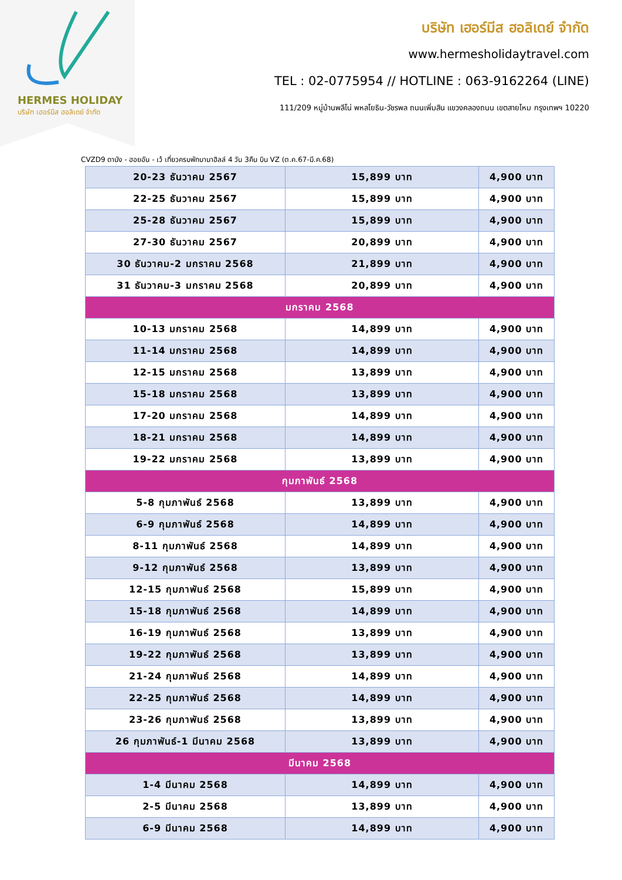HERMES HOLIDAY
บริษัท เฮอร์มีส ฮอลิเดย์ จำกัด
บริษัท เฮอร์มีส ฮอลิเดย์ จำกัด
www.hermesholidaytravel.com
TEL : 02-0775954 // HOTLINE : 063-9162264 (LINE)
111/209 หมู่บ้านพลีโน่ พหลโยธิน-วัชรพล ถนนเพิ่มสิน แขวงคลองถนน เขตสายไหม กรุงเทพฯ 10220
CVZD9 ดานัง - ฮอยอัน - เว้ เที่ยวครบพักบานาฮิลล์ 4 วัน 3คืน บิน VZ (ต.ค.67-มี.ค.68)
| 20-23 ธันวาคม 2567 | 15,899 บาท | 4,900 บาท |
| 22-25 ธันวาคม 2567 | 15,899 บาท | 4,900 บาท |
| 25-28 ธันวาคม 2567 | 15,899 บาท | 4,900 บาท |
| 27-30 ธันวาคม 2567 | 20,899 บาท | 4,900 บาท |
| 30 ธันวาคม-2 มกราคม 2568 | 21,899 บาท | 4,900 บาท |
| 31 ธันวาคม-3 มกราคม 2568 | 20,899 บาท | 4,900 บาท |
| มกราคม 2568 | | |
| 10-13 มกราคม 2568 | 14,899 บาท | 4,900 บาท |
| 11-14 มกราคม 2568 | 14,899 บาท | 4,900 บาท |
| 12-15 มกราคม 2568 | 13,899 บาท | 4,900 บาท |
| 15-18 มกราคม 2568 | 13,899 บาท | 4,900 บาท |
| 17-20 มกราคม 2568 | 14,899 บาท | 4,900 บาท |
| 18-21 มกราคม 2568 | 14,899 บาท | 4,900 บาท |
| 19-22 มกราคม 2568 | 13,899 บาท | 4,900 บาท |
| กุมภาพันธ์ 2568 | | |
| 5-8 กุมภาพันธ์ 2568 | 13,899 บาท | 4,900 บาท |
| 6-9 กุมภาพันธ์ 2568 | 14,899 บาท | 4,900 บาท |
| 8-11 กุมภาพันธ์ 2568 | 14,899 บาท | 4,900 บาท |
| 9-12 กุมภาพันธ์ 2568 | 13,899 บาท | 4,900 บาท |
| 12-15 กุมภาพันธ์ 2568 | 15,899 บาท | 4,900 บาท |
| 15-18 กุมภาพันธ์ 2568 | 14,899 บาท | 4,900 บาท |
| 16-19 กุมภาพันธ์ 2568 | 13,899 บาท | 4,900 บาท |
| 19-22 กุมภาพันธ์ 2568 | 13,899 บาท | 4,900 บาท |
| 21-24 กุมภาพันธ์ 2568 | 14,899 บาท | 4,900 บาท |
| 22-25 กุมภาพันธ์ 2568 | 14,899 บาท | 4,900 บาท |
| 23-26 กุมภาพันธ์ 2568 | 13,899 บาท | 4,900 บาท |
| 26 กุมภาพันธ์-1 มีนาคม 2568 | 13,899 บาท | 4,900 บาท |
| มีนาคม 2568 | | |
| 1-4 มีนาคม 2568 | 14,899 บาท | 4,900 บาท |
| 2-5 มีนาคม 2568 | 13,899 บาท | 4,900 บาท |
| 6-9 มีนาคม 2568 | 14,899 บาท | 4,900 บาท |